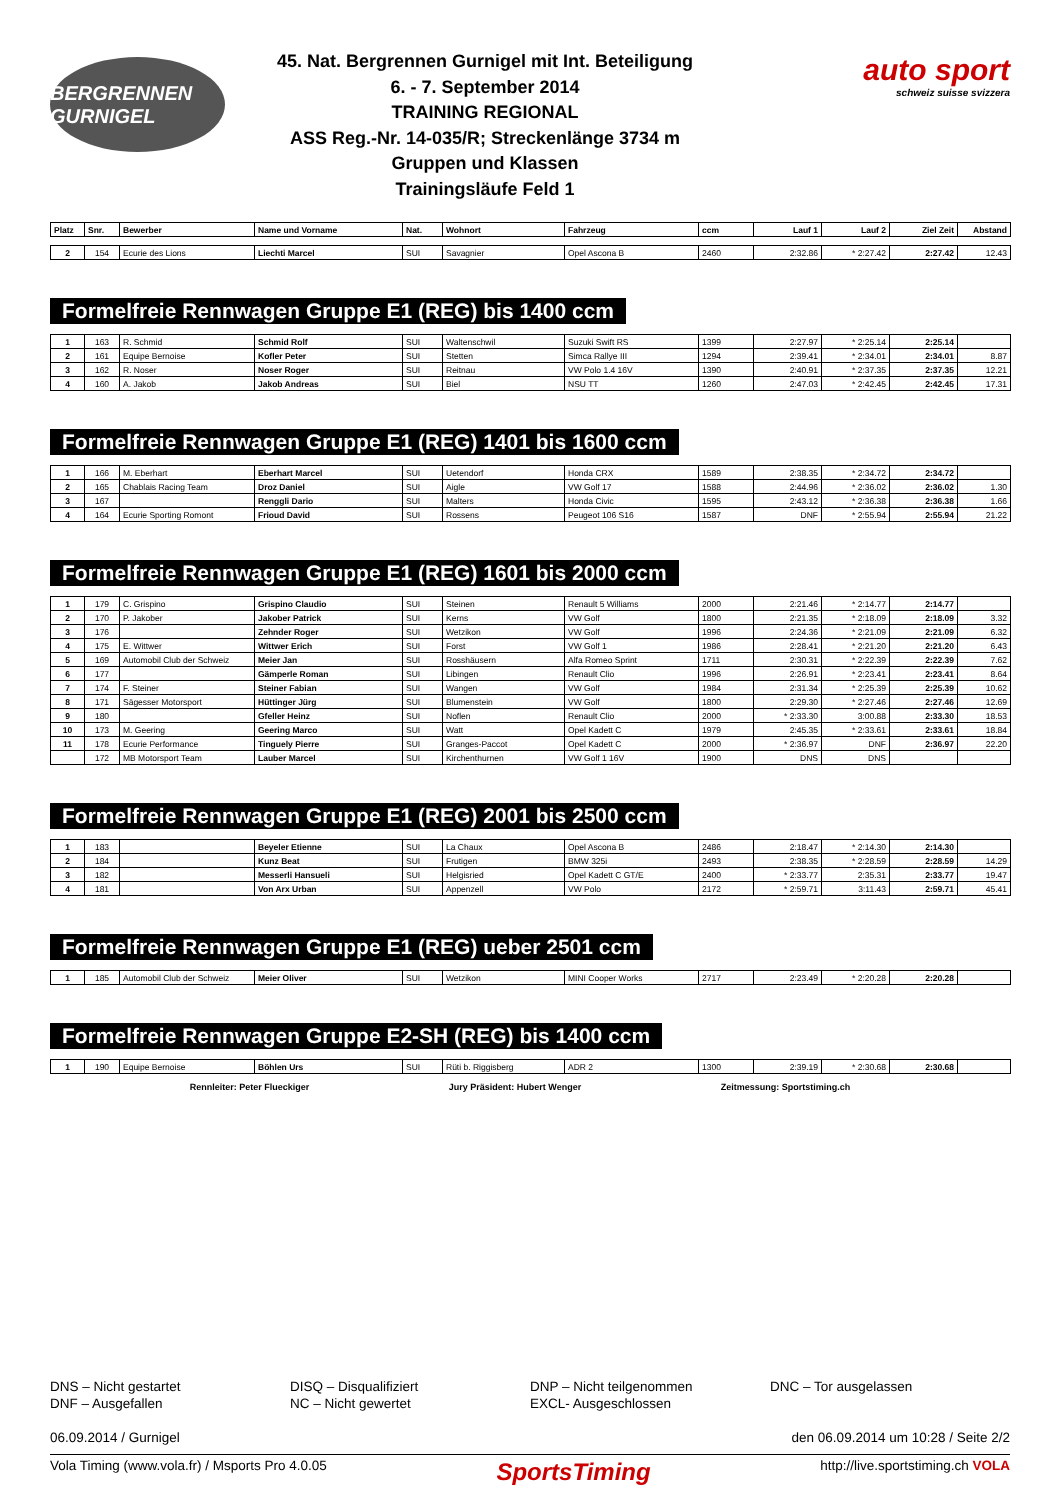BERGRENNEN GURNIGEL
45. Nat. Bergrennen Gurnigel mit Int. Beteiligung
6. - 7. September 2014
TRAINING REGIONAL
ASS Reg.-Nr. 14-035/R; Streckenlänge 3734 m
Gruppen und Klassen
Trainingsläufe Feld 1
auto sport
schweiz suisse svizzera
| Platz | Snr. | Bewerber | Name und Vorname | Nat. | Wohnort | Fahrzeug | ccm | Lauf 1 | Lauf 2 | Ziel Zeit | Abstand |
| --- | --- | --- | --- | --- | --- | --- | --- | --- | --- | --- | --- |
| 2 | 154 | Ecurie des Lions | Liechti Marcel | SUI | Savagnier | Opel Ascona B | 2460 | 2:32.86 | * 2:27.42 | 2:27.42 | 12.43 |
Formelfreie Rennwagen Gruppe E1 (REG) bis 1400 ccm
| 1 | 163 | R. Schmid | Schmid Rolf | SUI | Waltenschwil | Suzuki Swift RS | 1399 | 2:27.97 | * 2:25.14 | 2:25.14 | |
| 2 | 161 | Equipe Bernoise | Kofler Peter | SUI | Stetten | Simca Rallye III | 1294 | 2:39.41 | * 2:34.01 | 2:34.01 | 8.87 |
| 3 | 162 | R. Noser | Noser Roger | SUI | Reitnau | VW Polo 1.4 16V | 1390 | 2:40.91 | * 2:37.35 | 2:37.35 | 12.21 |
| 4 | 160 | A. Jakob | Jakob Andreas | SUI | Biel | NSU TT | 1260 | 2:47.03 | * 2:42.45 | 2:42.45 | 17.31 |
Formelfreie Rennwagen Gruppe E1 (REG) 1401 bis 1600 ccm
| 1 | 166 | M. Eberhart | Eberhart Marcel | SUI | Uetendorf | Honda CRX | 1589 | 2:38.35 | * 2:34.72 | 2:34.72 | |
| 2 | 165 | Chablais Racing Team | Droz Daniel | SUI | Aigle | VW Golf 17 | 1588 | 2:44.96 | * 2:36.02 | 2:36.02 | 1.30 |
| 3 | 167 | | Renggli Dario | SUI | Malters | Honda Civic | 1595 | 2:43.12 | * 2:36.38 | 2:36.38 | 1.66 |
| 4 | 164 | Ecurie Sporting Romont | Frioud David | SUI | Rossens | Peugeot 106 S16 | 1587 | DNF | * 2:55.94 | 2:55.94 | 21.22 |
Formelfreie Rennwagen Gruppe E1 (REG) 1601 bis 2000 ccm
| 1 | 179 | C. Grispino | Grispino Claudio | SUI | Steinen | Renault 5 Williams | 2000 | 2:21.46 | * 2:14.77 | 2:14.77 | |
| 2 | 170 | P. Jakober | Jakober Patrick | SUI | Kerns | VW Golf | 1800 | 2:21.35 | * 2:18.09 | 2:18.09 | 3.32 |
| 3 | 176 | | Zehnder Roger | SUI | Wetzikon | VW Golf | 1996 | 2:24.36 | * 2:21.09 | 2:21.09 | 6.32 |
| 4 | 175 | E. Wittwer | Wittwer Erich | SUI | Forst | VW Golf 1 | 1986 | 2:28.41 | * 2:21.20 | 2:21.20 | 6.43 |
| 5 | 169 | Automobil Club der Schweiz | Meier Jan | SUI | Rosshäusern | Alfa Romeo Sprint | 1711 | 2:30.31 | * 2:22.39 | 2:22.39 | 7.62 |
| 6 | 177 | | Gämperle Roman | SUI | Libingen | Renault Clio | 1996 | 2:26.91 | * 2:23.41 | 2:23.41 | 8.64 |
| 7 | 174 | F. Steiner | Steiner Fabian | SUI | Wangen | VW Golf | 1984 | 2:31.34 | * 2:25.39 | 2:25.39 | 10.62 |
| 8 | 171 | Sägesser Motorsport | Hüttinger Jürg | SUI | Blumenstein | VW Golf | 1800 | 2:29.30 | * 2:27.46 | 2:27.46 | 12.69 |
| 9 | 180 | | Gfeller Heinz | SUI | Noflen | Renault Clio | 2000 | * 2:33.30 | 3:00.88 | 2:33.30 | 18.53 |
| 10 | 173 | M. Geering | Geering Marco | SUI | Watt | Opel Kadett C | 1979 | 2:45.35 | * 2:33.61 | 2:33.61 | 18.84 |
| 11 | 178 | Ecurie Performance | Tinguely Pierre | SUI | Granges-Paccot | Opel Kadett C | 2000 | * 2:36.97 | DNF | 2:36.97 | 22.20 |
| | 172 | MB Motorsport Team | Lauber Marcel | SUI | Kirchenthurnen | VW Golf 1 16V | 1900 | DNS | DNS | | |
Formelfreie Rennwagen Gruppe E1 (REG) 2001 bis 2500 ccm
| 1 | 183 | | Beyeler Etienne | SUI | La Chaux | Opel Ascona B | 2486 | 2:18.47 | * 2:14.30 | 2:14.30 | |
| 2 | 184 | | Kunz Beat | SUI | Frutigen | BMW 325i | 2493 | 2:38.35 | * 2:28.59 | 2:28.59 | 14.29 |
| 3 | 182 | | Messerli Hansueli | SUI | Helgisried | Opel Kadett C GT/E | 2400 | * 2:33.77 | 2:35.31 | 2:33.77 | 19.47 |
| 4 | 181 | | Von Arx Urban | SUI | Appenzell | VW Polo | 2172 | * 2:59.71 | 3:11.43 | 2:59.71 | 45.41 |
Formelfreie Rennwagen Gruppe E1 (REG) ueber 2501 ccm
| 1 | 185 | Automobil Club der Schweiz | Meier Oliver | SUI | Wetzikon | MINI Cooper Works | 2717 | 2:23.49 | * 2:20.28 | 2:20.28 | |
Formelfreie Rennwagen Gruppe E2-SH (REG) bis 1400 ccm
| 1 | 190 | Equipe Bernoise | Böhlen Urs | SUI | Rüti b. Riggisberg | ADR 2 | 1300 | 2:39.19 | * 2:30.68 | 2:30.68 | |
Rennleiter: Peter Flueckiger Jury Präsident: Hubert Wenger Zeitmessung: Sportstiming.ch
DNS – Nicht gestartet
DNF – Ausgefallen
DISQ – Disqualifiziert
NC – Nicht gewertet
DNP – Nicht teilgenommen
EXCL- Ausgeschlossen
DNC – Tor ausgelassen
06.09.2014 / Gurnigel den 06.09.2014 um 10:28 / Seite 2/2
Vola Timing (www.vola.fr) / Msports Pro 4.0.05 SportsTiming http://live.sportstiming.ch VOLA